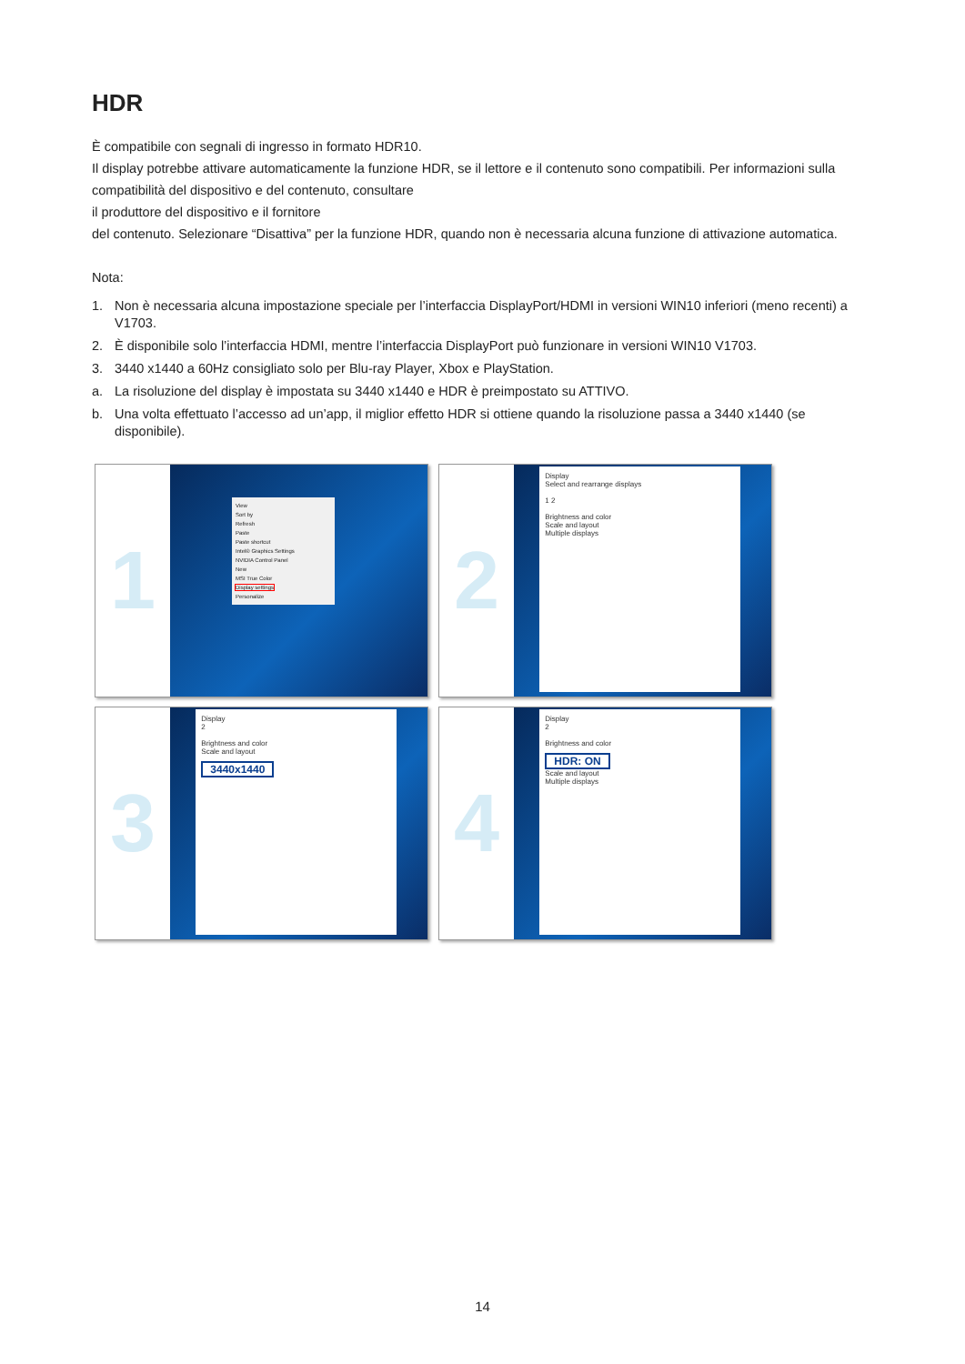HDR
È compatibile con segnali di ingresso in formato HDR10.
Il display potrebbe attivare automaticamente la funzione HDR, se il lettore e il contenuto sono compatibili. Per informazioni sulla compatibilità del dispositivo e del contenuto, consultare
il produttore del dispositivo e il fornitore
del contenuto. Selezionare “Disattiva” per la funzione HDR, quando non è necessaria alcuna funzione di attivazione automatica.
Nota:
1. Non è necessaria alcuna impostazione speciale per l’interfaccia DisplayPort/HDMI in versioni WIN10 inferiori (meno recenti) a V1703.
2. È disponibile solo l’interfaccia HDMI, mentre l’interfaccia DisplayPort può funzionare in versioni WIN10 V1703.
3. 3440 x1440 a 60Hz consigliato solo per Blu-ray Player, Xbox e PlayStation.
a. La risoluzione del display è impostata su 3440 x1440 e HDR è preimpostato su ATTIVO.
b. Una volta effettuato l’accesso ad un’app, il miglior effetto HDR si ottiene quando la risoluzione passa a 3440 x1440 (se disponibile).
1
View
Sort by
Refresh
Paste
Paste shortcut
Intel® Graphics Settings
NVIDIA Control Panel
New
MSI True Color
Display settings
Personalize
2
Display
Select and rearrange displays
1 2
Brightness and color
Scale and layout
Multiple displays
3
Display
2
Brightness and color
Scale and layout
3440x1440
4
Display
2
Brightness and color
HDR: ON
Scale and layout
Multiple displays
14